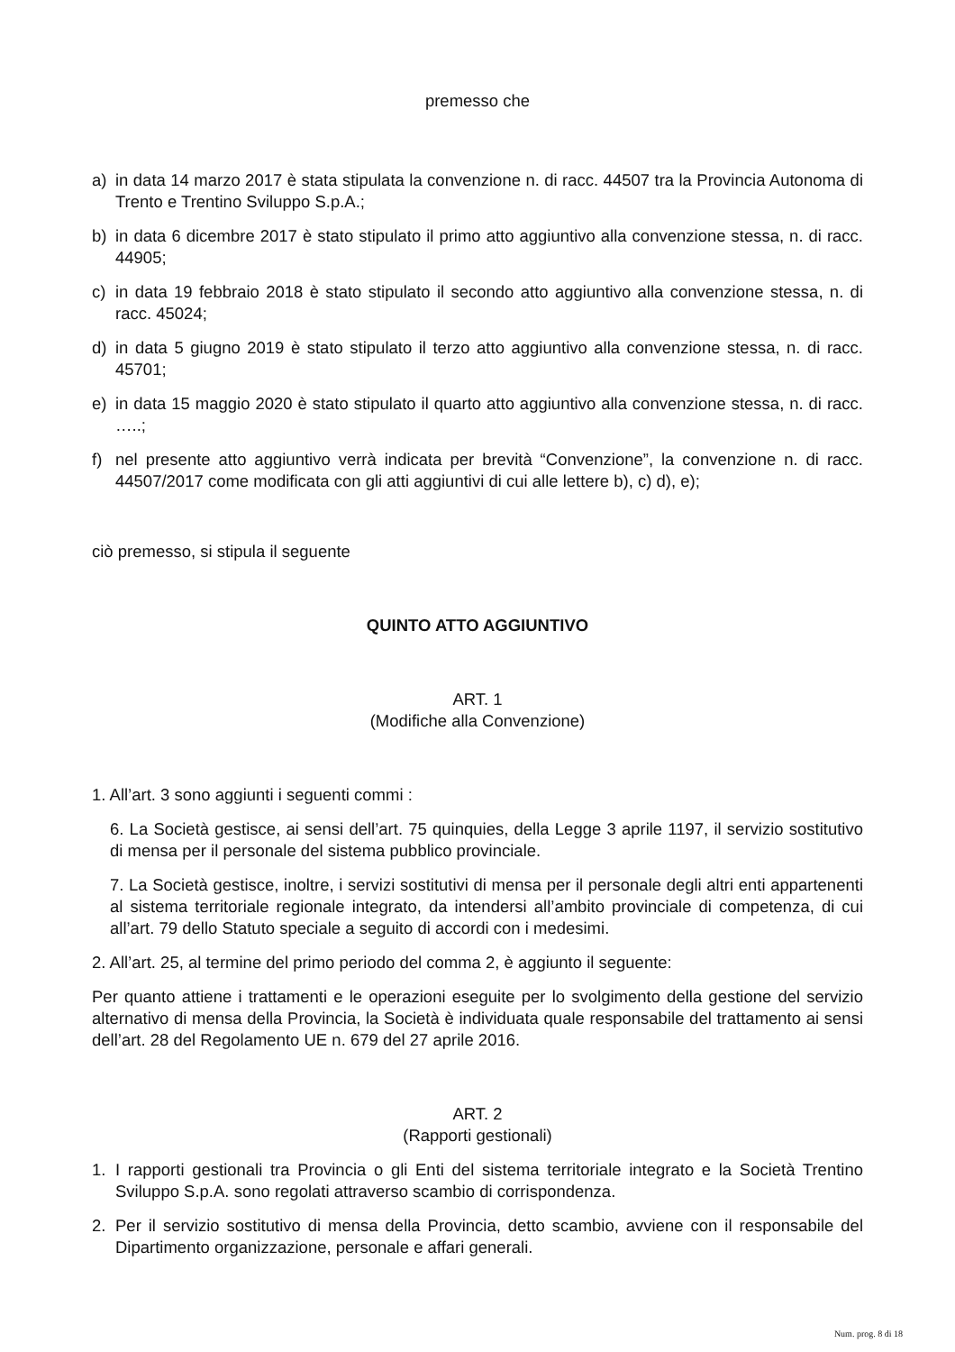premesso che
a) in data 14 marzo 2017 è stata stipulata la convenzione n. di racc. 44507 tra la Provincia Autonoma di Trento e Trentino Sviluppo S.p.A.;
b) in data 6 dicembre 2017 è stato stipulato il primo atto aggiuntivo alla convenzione stessa, n. di racc. 44905;
c) in data 19 febbraio 2018 è stato stipulato il secondo atto aggiuntivo alla convenzione stessa, n. di racc. 45024;
d) in data 5 giugno 2019 è stato stipulato il terzo atto aggiuntivo alla convenzione stessa, n. di racc. 45701;
e) in data 15 maggio 2020 è stato stipulato il quarto atto aggiuntivo alla convenzione stessa, n. di racc. …..;
f) nel presente atto aggiuntivo verrà indicata per brevità “Convenzione”, la convenzione n. di racc. 44507/2017 come modificata con gli atti aggiuntivi di cui alle lettere b), c) d), e);
ciò premesso, si stipula il seguente
QUINTO ATTO AGGIUNTIVO
ART. 1
(Modifiche alla Convenzione)
1. All’art. 3 sono aggiunti i seguenti commi :
6. La Società gestisce, ai sensi dell’art. 75 quinquies, della Legge 3 aprile 1197, il servizio sostitutivo di mensa per il personale del sistema pubblico provinciale.
7. La Società gestisce, inoltre, i servizi sostitutivi di mensa per il personale degli altri enti appartenenti al sistema territoriale regionale integrato, da intendersi all’ambito provinciale di competenza, di cui all’art. 79 dello Statuto speciale a seguito di accordi con i medesimi.
2. All’art. 25, al termine del primo periodo del comma 2, è aggiunto il seguente:
Per quanto attiene i trattamenti e le operazioni eseguite per lo svolgimento della gestione del servizio alternativo di mensa della Provincia, la Società è individuata quale responsabile del trattamento ai sensi dell’art. 28 del Regolamento UE n. 679 del 27 aprile 2016.
ART. 2
(Rapporti gestionali)
1. I rapporti gestionali tra Provincia o gli Enti del sistema territoriale integrato e la Società Trentino Sviluppo S.p.A. sono regolati attraverso scambio di corrispondenza.
2. Per il servizio sostitutivo di mensa della Provincia, detto scambio, avviene con il responsabile del Dipartimento organizzazione, personale e affari generali.
Num. prog. 8 di 18